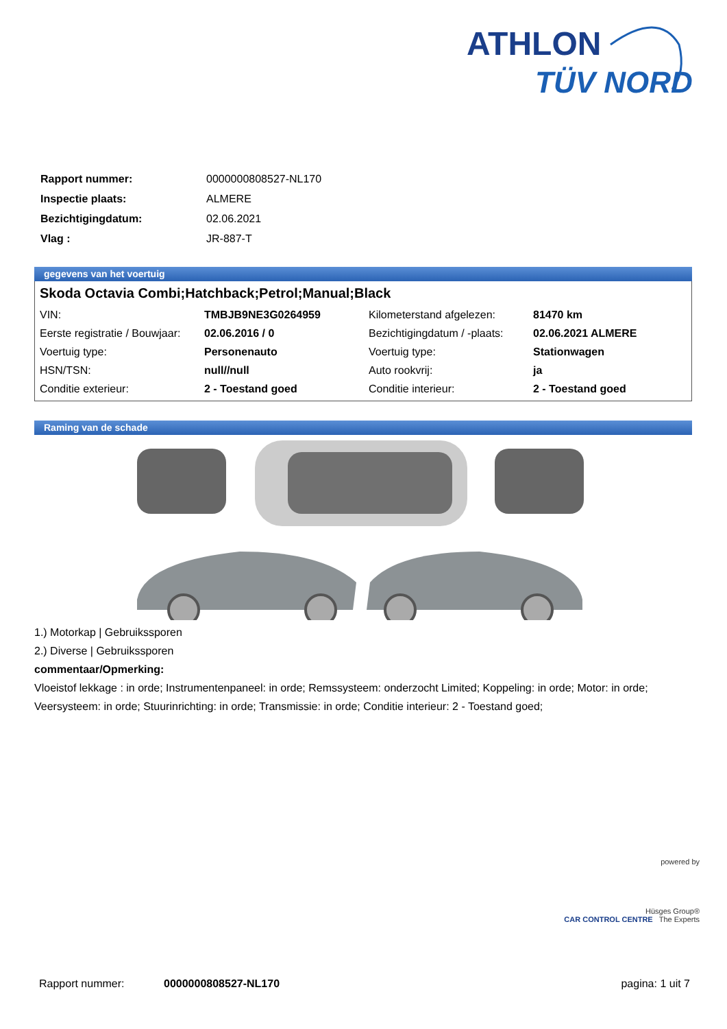ATHLON
TÜV NORD
| Rapport nummer: | 0000000808527-NL170 |
| Inspectie plaats: | ALMERE |
| Bezichtigingdatum: | 02.06.2021 |
| Vlag : | JR-887-T |
gegevens van het voertuig
Skoda Octavia Combi;Hatchback;Petrol;Manual;Black
| VIN: | TMBJB9NE3G0264959 | Kilometerstand afgelezen: | 81470 km |
| Eerste registratie / Bouwjaar: | 02.06.2016 / 0 | Bezichtigingdatum / -plaats: | 02.06.2021 ALMERE |
| Voertuig type: | Personenauto | Voertuig type: | Stationwagen |
| HSN/TSN: | null//null | Auto rookvrij: | ja |
| Conditie exterieur: | 2 - Toestand goed | Conditie interieur: | 2 - Toestand goed |
Raming van de schade
1.) Motorkap | Gebruikssporen
2.) Diverse | Gebruikssporen
commentaar/Opmerking:
Vloeistof lekkage : in orde; Instrumentenpaneel: in orde; Remssysteem: onderzocht Limited; Koppeling: in orde; Motor: in orde; Veersysteem: in orde; Stuurinrichting: in orde; Transmissie: in orde; Conditie interieur: 2 - Toestand goed;
powered by
Hüsges Group®
CAR CONTROL CENTRE The Experts
Rapport nummer: 0000000808527-NL170 pagina: 1 uit 7